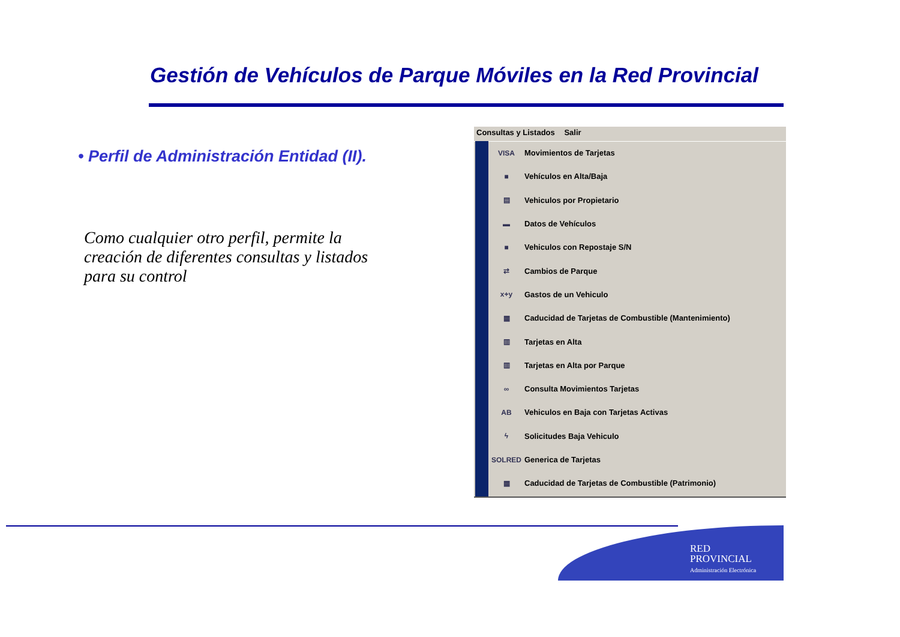Gestión de Vehículos de Parque Móviles en la Red Provincial
• Perfil de Administración Entidad (II).
Como cualquier otro perfil, permite la creación de diferentes consultas y listados para su control
Consultas y Listados Salir
VISA Movimientos de Tarjetas
■ Vehículos en Alta/Baja
▤ Vehiculos por Propietario
▬ Datos de Vehículos
■ Vehiculos con Repostaje S/N
⇄ Cambios de Parque
x+y Gastos de un Vehiculo
▦ Caducidad de Tarjetas de Combustible (Mantenimiento)
▥ Tarjetas en Alta
▥ Tarjetas en Alta por Parque
∞ Consulta Movimientos Tarjetas
AB Vehiculos en Baja con Tarjetas Activas
ϟ Solicitudes Baja Vehiculo
SOLRED Generica de Tarjetas
▦ Caducidad de Tarjetas de Combustible (Patrimonio)
RED
PROVINCIAL
Administración Electrónica